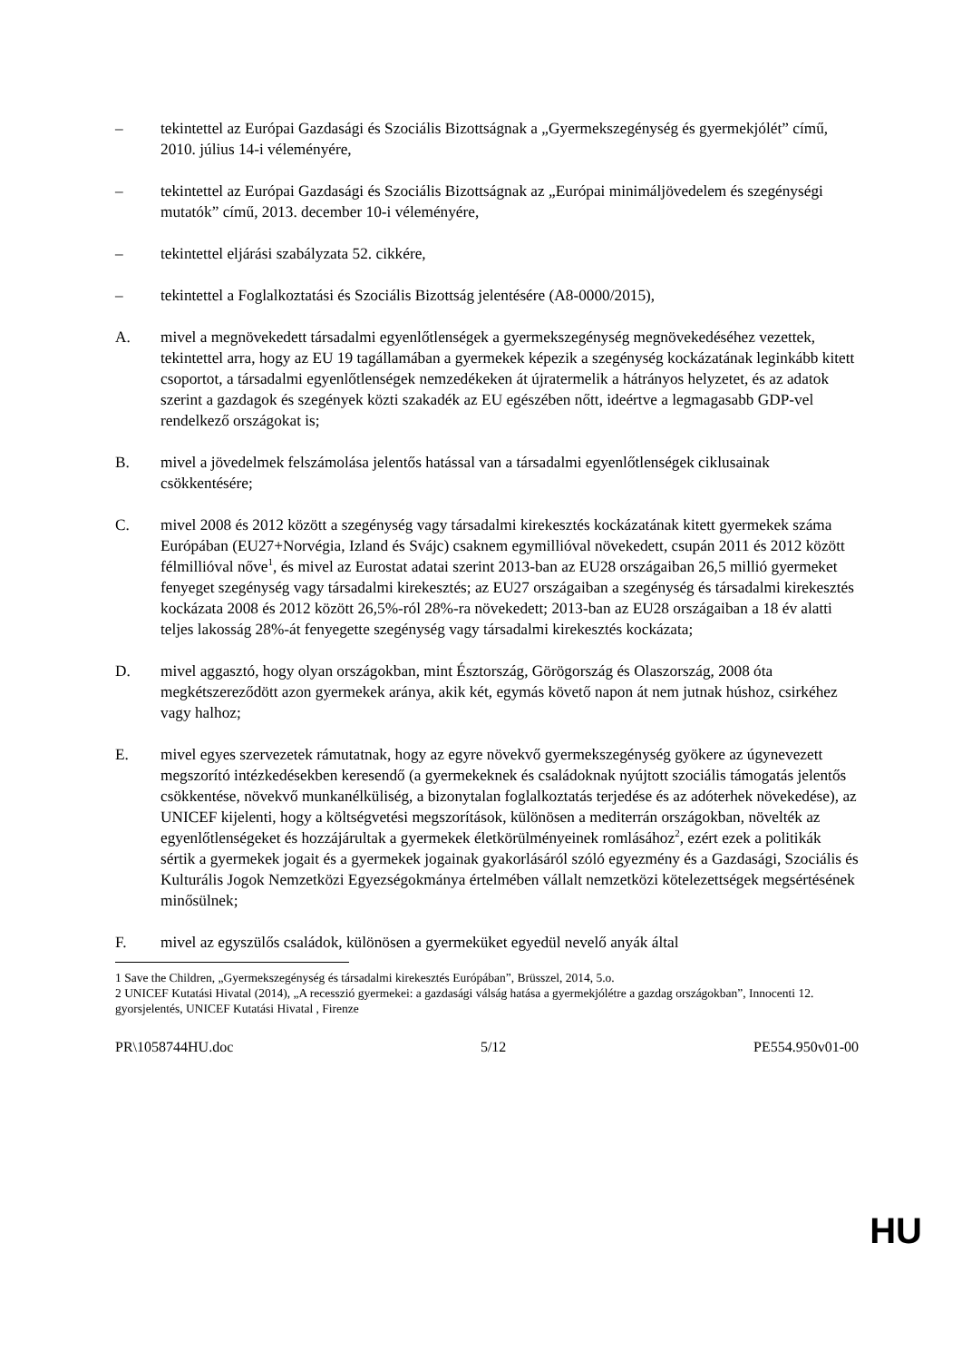– tekintettel az Európai Gazdasági és Szociális Bizottságnak a „Gyermekszegénység és gyermekjólét” című, 2010. július 14-i véleményére,
– tekintettel az Európai Gazdasági és Szociális Bizottságnak az „Európai minimáljövedelem és szegénységi mutatók” című, 2013. december 10-i véleményére,
– tekintettel eljárási szabályzata 52. cikkére,
– tekintettel a Foglalkoztatási és Szociális Bizottság jelentésére (A8-0000/2015),
A. mivel a megnövekedett társadalmi egyenlőtlenségek a gyermekszegénység megnövekedéséhez vezettek, tekintettel arra, hogy az EU 19 tagállamában a gyermekek képezik a szegénység kockázatának leginkább kitett csoportot, a társadalmi egyenlőtlenségek nemzedékeken át újratermelik a hátrányos helyzetet, és az adatok szerint a gazdagok és szegények közti szakadék az EU egészében nőtt, ideértve a legmagasabb GDP-vel rendelkező országokat is;
B. mivel a jövedelmek felszámolása jelentős hatással van a társadalmi egyenlőtlenségek ciklusainak csökkentésére;
C. mivel 2008 és 2012 között a szegénység vagy társadalmi kirekesztés kockázatának kitett gyermekek száma Európában (EU27+Norvégia, Izland és Svájc) csaknem egymillióval növekedett, csupán 2011 és 2012 között félmillióval nőve<sup>1</sup>, és mivel az Eurostat adatai szerint 2013-ban az EU28 országaiban 26,5 millió gyermeket fenyeget szegénység vagy társadalmi kirekesztés; az EU27 országaiban a szegénység és társadalmi kirekesztés kockázata 2008 és 2012 között 26,5%-ról 28%-ra növekedett; 2013-ban az EU28 országaiban a 18 év alatti teljes lakosság 28%-át fenyegette szegénység vagy társadalmi kirekesztés kockázata;
D. mivel aggasztó, hogy olyan országokban, mint Észtország, Görögország és Olaszország, 2008 óta megkétszereződött azon gyermekek aránya, akik két, egymás követő napon át nem jutnak húshoz, csirkéhez vagy halhoz;
E. mivel egyes szervezetek rámutatnak, hogy az egyre növekvő gyermekszegénység gyökere az úgynevezett megszorító intézkedésekben keresendő (a gyermekeknek és családoknak nyújtott szociális támogatás jelentős csökkentése, növekvő munkanélküliség, a bizonytalan foglalkoztatás terjedése és az adóterhek növekedése), az UNICEF kijelenti, hogy a költségvetési megszorítások, különösen a mediterrán országokban, növelték az egyenlőtlenségeket és hozzájárultak a gyermekek életkörülményeinek romlásához<sup>2</sup>, ezért ezek a politikák sértik a gyermekek jogait és a gyermekek jogainak gyakorlásáról szóló egyezmény és a Gazdasági, Szociális és Kulturális Jogok Nemzetközi Egyezségokmánya értelmében vállalt nemzetközi kötelezettségek megsértésének minősülnek;
F. mivel az egyszülős családok, különösen a gyermeküket egyedül nevelő anyák által
1 Save the Children, „Gyermekszegénység és társadalmi kirekesztés Európában”, Brüsszel, 2014, 5.o.
2 UNICEF Kutatási Hivatal (2014), „A recesszió gyermekei: a gazdasági válság hatása a gyermekjólétre a gazdag országokban”, Innocenti 12. gyorsjelentés, UNICEF Kutatási Hivatal , Firenze
PR\1058744HU.doc 5/12 PE554.950v01-00
HU